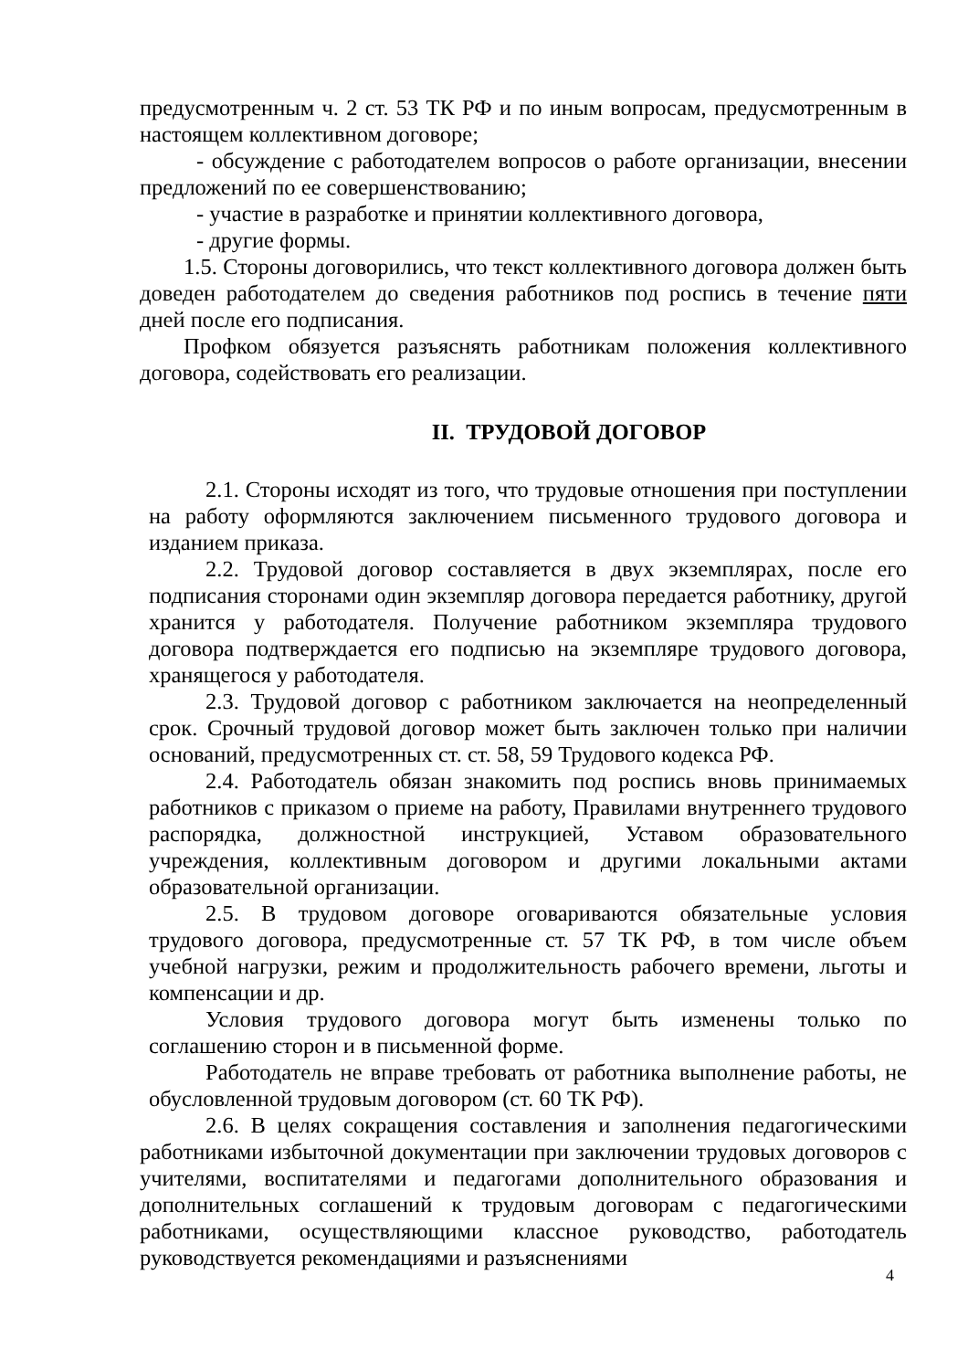предусмотренным ч. 2 ст. 53 ТК РФ и по иным вопросам, предусмотренным в настоящем коллективном договоре;
- обсуждение с работодателем вопросов о работе организации, внесении предложений по ее совершенствованию;
- участие в разработке и принятии коллективного договора,
- другие формы.
1.5. Стороны договорились, что текст коллективного договора должен быть доведен работодателем до сведения работников под роспись в течение пяти дней после его подписания.
Профком обязуется разъяснять работникам положения коллективного договора, содействовать его реализации.
II. ТРУДОВОЙ ДОГОВОР
2.1. Стороны исходят из того, что трудовые отношения при поступлении на работу оформляются заключением письменного трудового договора и изданием приказа.
2.2. Трудовой договор составляется в двух экземплярах, после его подписания сторонами один экземпляр договора передается работнику, другой хранится у работодателя. Получение работником экземпляра трудового договора подтверждается его подписью на экземпляре трудового договора, хранящегося у работодателя.
2.3. Трудовой договор с работником заключается на неопределенный срок. Срочный трудовой договор может быть заключен только при наличии оснований, предусмотренных ст. ст. 58, 59 Трудового кодекса РФ.
2.4. Работодатель обязан знакомить под роспись вновь принимаемых работников с приказом о приеме на работу, Правилами внутреннего трудового распорядка, должностной инструкцией, Уставом образовательного учреждения, коллективным договором и другими локальными актами образовательной организации.
2.5. В трудовом договоре оговариваются обязательные условия трудового договора, предусмотренные ст. 57 ТК РФ, в том числе объем учебной нагрузки, режим и продолжительность рабочего времени, льготы и компенсации и др.
Условия трудового договора могут быть изменены только по соглашению сторон и в письменной форме.
Работодатель не вправе требовать от работника выполнение работы, не обусловленной трудовым договором (ст. 60 ТК РФ).
2.6. В целях сокращения составления и заполнения педагогическими работниками избыточной документации при заключении трудовых договоров с учителями, воспитателями и педагогами дополнительного образования и дополнительных соглашений к трудовым договорам с педагогическими работниками, осуществляющими классное руководство, работодатель руководствуется рекомендациями и разъяснениями
4